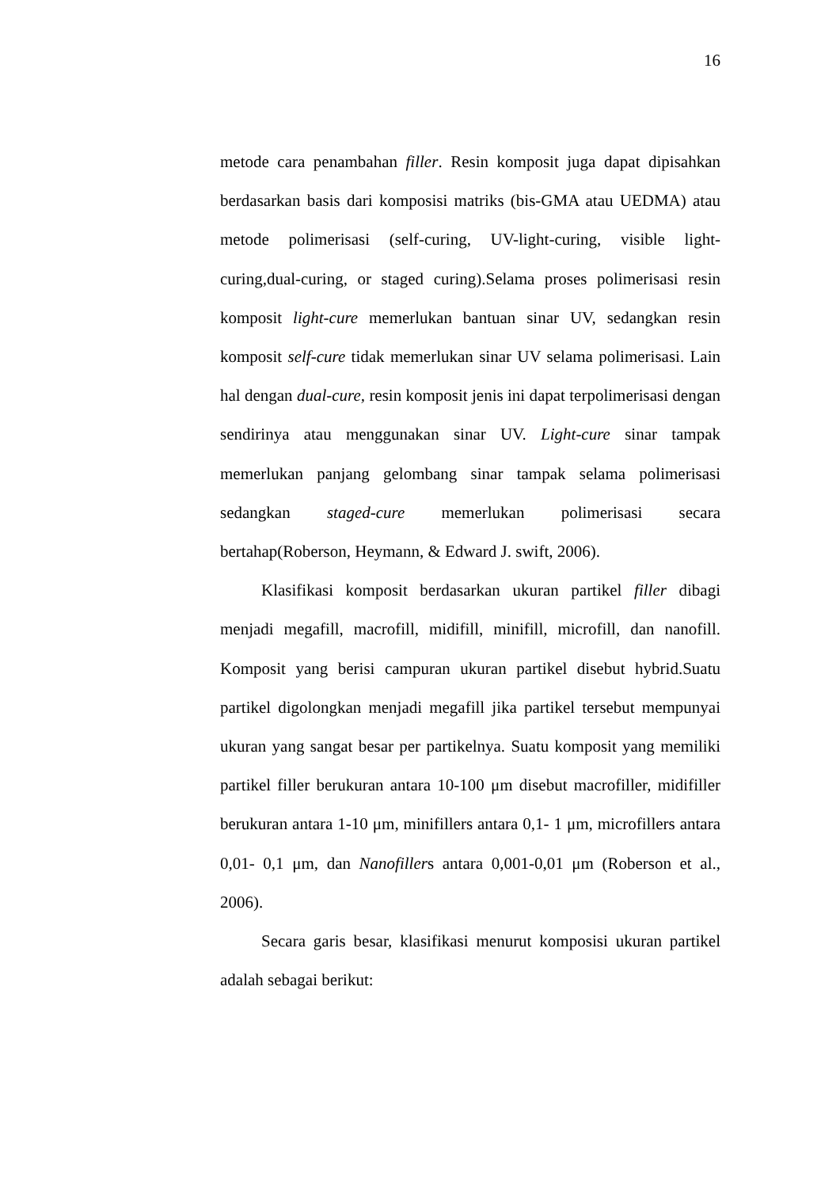16
metode cara penambahan filler. Resin komposit juga dapat dipisahkan berdasarkan basis dari komposisi matriks (bis-GMA atau UEDMA) atau metode polimerisasi (self-curing, UV-light-curing, visible light-curing,dual-curing, or staged curing).Selama proses polimerisasi resin komposit light-cure memerlukan bantuan sinar UV, sedangkan resin komposit self-cure tidak memerlukan sinar UV selama polimerisasi. Lain hal dengan dual-cure, resin komposit jenis ini dapat terpolimerisasi dengan sendirinya atau menggunakan sinar UV. Light-cure sinar tampak memerlukan panjang gelombang sinar tampak selama polimerisasi sedangkan staged-cure memerlukan polimerisasi secara bertahap(Roberson, Heymann, & Edward J. swift, 2006).
Klasifikasi komposit berdasarkan ukuran partikel filler dibagi menjadi megafill, macrofill, midifill, minifill, microfill, dan nanofill. Komposit yang berisi campuran ukuran partikel disebut hybrid.Suatu partikel digolongkan menjadi megafill jika partikel tersebut mempunyai ukuran yang sangat besar per partikelnya. Suatu komposit yang memiliki partikel filler berukuran antara 10-100 μm disebut macrofiller, midifiller berukuran antara 1-10 μm, minifillers antara 0,1- 1 μm, microfillers antara 0,01- 0,1 μm, dan Nanofillers antara 0,001-0,01 μm (Roberson et al., 2006).
Secara garis besar, klasifikasi menurut komposisi ukuran partikel adalah sebagai berikut: